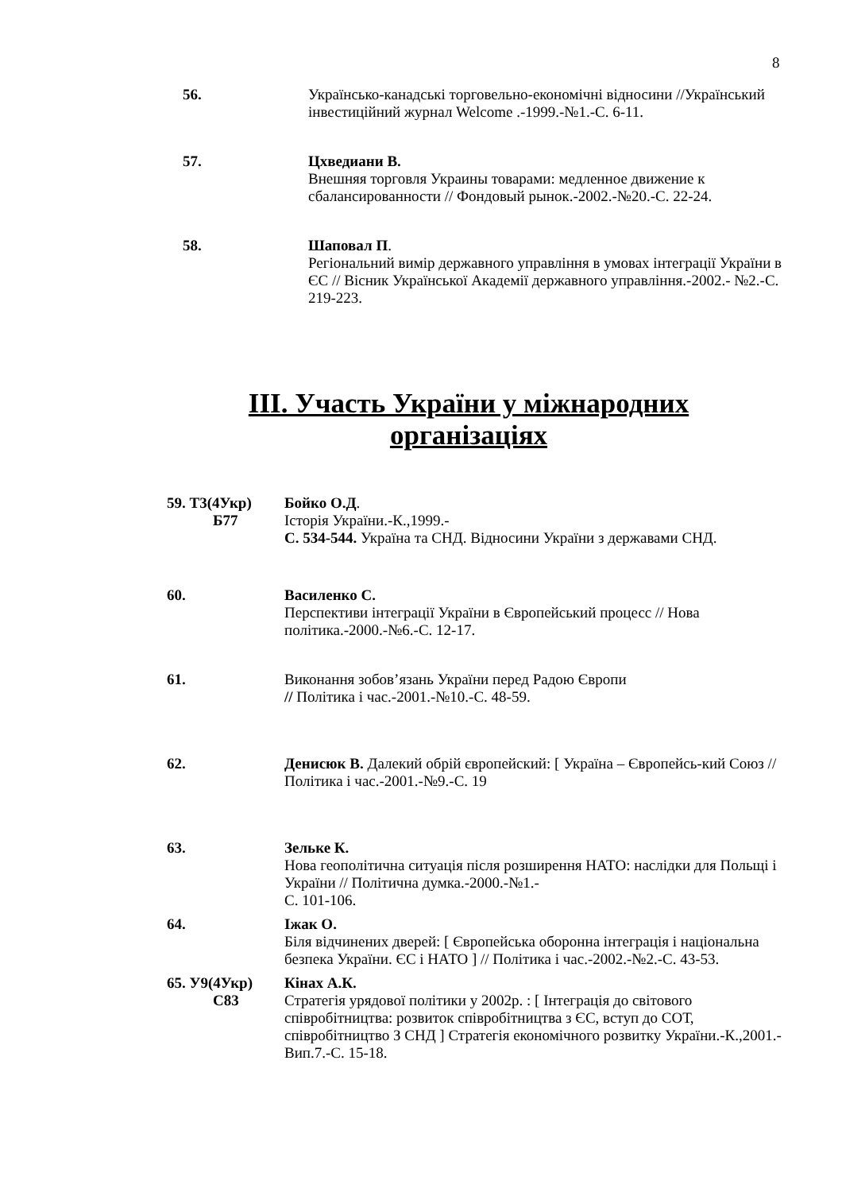8
56. Українсько-канадські торговельно-економічні відносини //Український інвестиційний журнал Welcome .-1999.-№1.-С. 6-11.
57. Цхведиани В.
Внешняя торговля Украины товарами: медленное движение к сбалансированности // Фондовый рынок.-2002.-№20.-С. 22-24.
58. Шаповал П.
Регіональний вимір державного управління в умовах інтеграції України в ЄС // Вісник Української Академії державного управління.-2002.- №2.-С. 219-223.
ІІІ. Участь України у міжнародних
організаціях
59. Т3(4Укр)
Б77
Бойко О.Д.
Історія України.-К.,1999.-
С. 534-544. Україна та СНД. Відносини України з державами СНД.
60. Василенко С.
Перспективи інтеграції України в Європейський процесс // Нова політика.-2000.-№6.-С. 12-17.
61. Виконання зобов’язань України перед Радою Європи
// Політика і час.-2001.-№10.-С. 48-59.
62. Денисюк В. Далекий обрій європейский: [ Україна – Європейсь-кий Союз // Політика і час.-2001.-№9.-С. 19
63. Зельке К.
Нова геополітична ситуація після розширення НАТО: наслідки для Польщі і України // Політична думка.-2000.-№1.-
С. 101-106.
64. Іжак О.
Біля відчинених дверей: [ Європейська оборонна інтеграція і національна безпека України. ЄС і НАТО ] // Політика і час.-2002.-№2.-С. 43-53.
65. У9(4Укр)
С83
Кінах А.К.
Стратегія урядової політики у 2002р. : [ Інтеграція до світового співробітництва: розвиток співробітництва з ЄС, вступ до СОТ, співробітництво З СНД ] Стратегія економічного розвитку України.-К.,2001.-Вип.7.-С. 15-18.